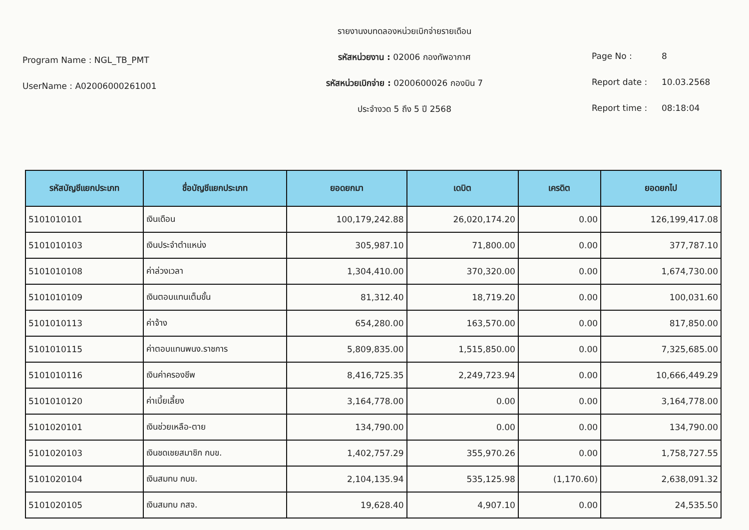Program Name : NGL_TB_PMT
UserName : A02006000261001
รายงานงบทดลองหน่วยเบิกจ่ายรายเดือน
รหัสหน่วยงาน : 02006 กองทัพอากาศ
รหัสหน่วยเบิกจ่าย : 0200600026 กองบิน 7
ประจำงวด 5 ถึง 5 ปี 2568
Page No : 8
Report date : 10.03.2568
Report time : 08:18:04
| รหัสบัญชีแยกประเภท | ชื่อบัญชีแยกประเภท | ยอดยกมา | เดบิต | เครดิต | ยอดยกไป |
| --- | --- | --- | --- | --- | --- |
| 5101010101 | เงินเดือน | 100,179,242.88 | 26,020,174.20 | 0.00 | 126,199,417.08 |
| 5101010103 | เงินประจำตำแหน่ง | 305,987.10 | 71,800.00 | 0.00 | 377,787.10 |
| 5101010108 | ค่าล่วงเวลา | 1,304,410.00 | 370,320.00 | 0.00 | 1,674,730.00 |
| 5101010109 | เงินตอบแทนเต็มขั้น | 81,312.40 | 18,719.20 | 0.00 | 100,031.60 |
| 5101010113 | ค่าจ้าง | 654,280.00 | 163,570.00 | 0.00 | 817,850.00 |
| 5101010115 | ค่าตอบแทนพนง.ราชการ | 5,809,835.00 | 1,515,850.00 | 0.00 | 7,325,685.00 |
| 5101010116 | เงินค่าครองชีพ | 8,416,725.35 | 2,249,723.94 | 0.00 | 10,666,449.29 |
| 5101010120 | ค่าเบี้ยเลี้ยง | 3,164,778.00 | 0.00 | 0.00 | 3,164,778.00 |
| 5101020101 | เงินช่วยเหลือ-ตาย | 134,790.00 | 0.00 | 0.00 | 134,790.00 |
| 5101020103 | เงินชดเชยสมาชิก กบข. | 1,402,757.29 | 355,970.26 | 0.00 | 1,758,727.55 |
| 5101020104 | เงินสมทบ กบข. | 2,104,135.94 | 535,125.98 | (1,170.60) | 2,638,091.32 |
| 5101020105 | เงินสมทบ กสจ. | 19,628.40 | 4,907.10 | 0.00 | 24,535.50 |